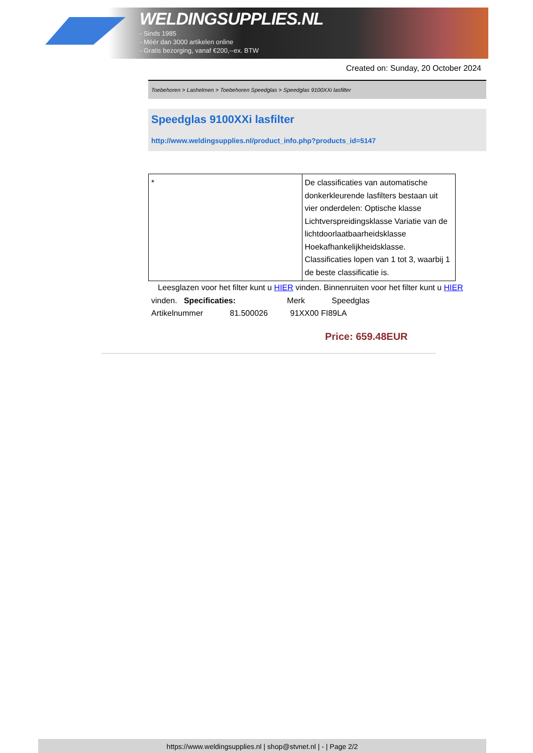WELDINGSUPPLIES.NL
- Sinds 1985
- Méér dan 3000 artikelen online
- Gratis bezorging, vanaf €200,--ex. BTW
Created on: Sunday, 20 October 2024
Toebehoren > Lashelmen > Toebehoren Speedglas > Speedglas 9100XXi lasfilter
Speedglas 9100XXi lasfilter
http://www.weldingsupplies.nl/product_info.php?products_id=5147
| * | De classificaties van automatische donkerkleurende lasfilters bestaan uit vier onderdelen: Optische klasse Lichtverspreidingsklasse Variatie van de lichtdoorlaatbaarheidsklasse Hoekafhankelijkheidsklasse. Classificaties lopen van 1 tot 3, waarbij 1 de beste classificatie is. |
Leesglazen voor het filter kunt u HIER vinden. Binnenruiten voor het filter kunt u HIER vinden. Specificaties: Merk Speedglas
Artikelnummer 81.500026 91XX00 FI89LA
Price: 659.48EUR
https://www.weldingsupplies.nl | shop@stvnet.nl | - | Page 2/2